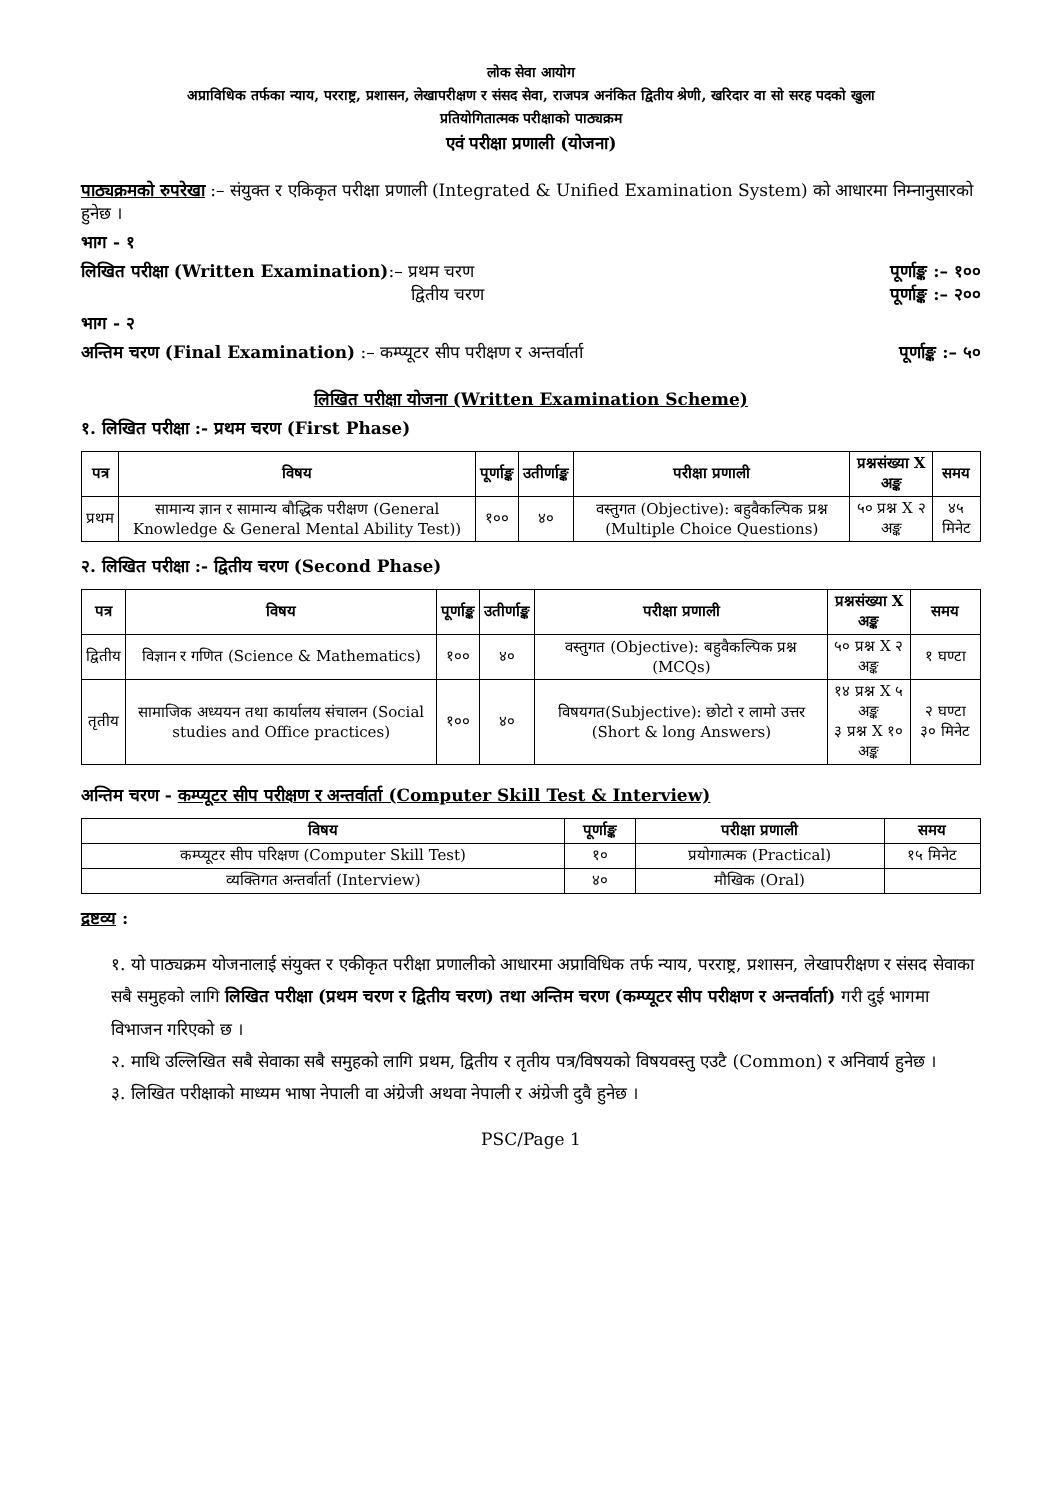लोक सेवा आयोग
अप्राविधिक तर्फका न्याय, परराष्ट्र, प्रशासन, लेखापरीक्षण र संसद सेवा, राजपत्र अनंकित द्वितीय श्रेणी, खरिदार वा सो सरह पदको खुला
प्रतियोगितात्मक परीक्षाको पाठ्यक्रम
एवं परीक्षा प्रणाली (योजना)
पाठ्यक्रमको रुपरेखा :– संयुक्त र एकिकृत परीक्षा प्रणाली (Integrated & Unified Examination System) को आधारमा निम्नानुसारको हुनेछ ।
भाग - १
लिखित परीक्षा (Written Examination):– प्रथम चरण पूर्णाङ्क :– १००
द्वितीय चरण पूर्णाङ्क :– २००
भाग - २
अन्तिम चरण (Final Examination) :– कम्प्यूटर सीप परीक्षण र अन्तर्वार्ता पूर्णाङ्क :– ५०
लिखित परीक्षा योजना (Written Examination Scheme)
१. लिखित परीक्षा :- प्रथम चरण (First Phase)
| पत्र | विषय | पूर्णाङ्क | उतीर्णाङ्क | परीक्षा प्रणाली | प्रश्नसंख्या X अङ्क | समय |
| --- | --- | --- | --- | --- | --- | --- |
| प्रथम | सामान्य ज्ञान र सामान्य बौद्धिक परीक्षण (General Knowledge & General Mental Ability Test)) | १०० | ४० | वस्तुगत (Objective): बहुवैकल्पिक प्रश्न (Multiple Choice Questions) | ५० प्रश्न X २ अङ्क | ४५ मिनेट |
२. लिखित परीक्षा :- द्वितीय चरण (Second Phase)
| पत्र | विषय | पूर्णाङ्क | उतीर्णाङ्क | परीक्षा प्रणाली | प्रश्नसंख्या X अङ्क | समय |
| --- | --- | --- | --- | --- | --- | --- |
| द्वितीय | विज्ञान र गणित (Science & Mathematics) | १०० | ४० | वस्तुगत (Objective): बहुवैकल्पिक प्रश्न (MCQs) | ५० प्रश्न X २ अङ्क | १ घण्टा |
| तृतीय | सामाजिक अध्ययन तथा कार्यालय संचालन (Social studies and Office practices) | १०० | ४० | विषयगत(Subjective): छोटो र लामो उत्तर (Short & long Answers) | १४ प्रश्न X ५ अङ्क ३ प्रश्न X १० अङ्क | २ घण्टा ३० मिनेट |
अन्तिम चरण - कम्प्यूटर सीप परीक्षण र अन्तर्वार्ता (Computer Skill Test & Interview)
| विषय | पूर्णाङ्क | परीक्षा प्रणाली | समय |
| --- | --- | --- | --- |
| कम्प्यूटर सीप परिक्षण (Computer Skill Test) | १० | प्रयोगात्मक (Practical) | १५ मिनेट |
| व्यक्तिगत अन्तर्वार्ता (Interview) | ४० | मौखिक (Oral) | |
द्रष्टव्य :
१. यो पाठ्यक्रम योजनालाई संयुक्त र एकीकृत परीक्षा प्रणालीको आधारमा अप्राविधिक तर्फ न्याय, परराष्ट्र, प्रशासन, लेखापरीक्षण र संसद सेवाका सबै समुहको लागि लिखित परीक्षा (प्रथम चरण र द्वितीय चरण) तथा अन्तिम चरण (कम्प्यूटर सीप परीक्षण र अन्तर्वार्ता) गरी दुई भागमा विभाजन गरिएको छ ।
२. माथि उल्लिखित सबै सेवाका सबै समुहको लागि प्रथम, द्वितीय र तृतीय पत्र/विषयको विषयवस्तु एउटै (Common) र अनिवार्य हुनेछ ।
३. लिखित परीक्षाको माध्यम भाषा नेपाली वा अंग्रेजी अथवा नेपाली र अंग्रेजी दुवै हुनेछ ।
PSC/Page 1